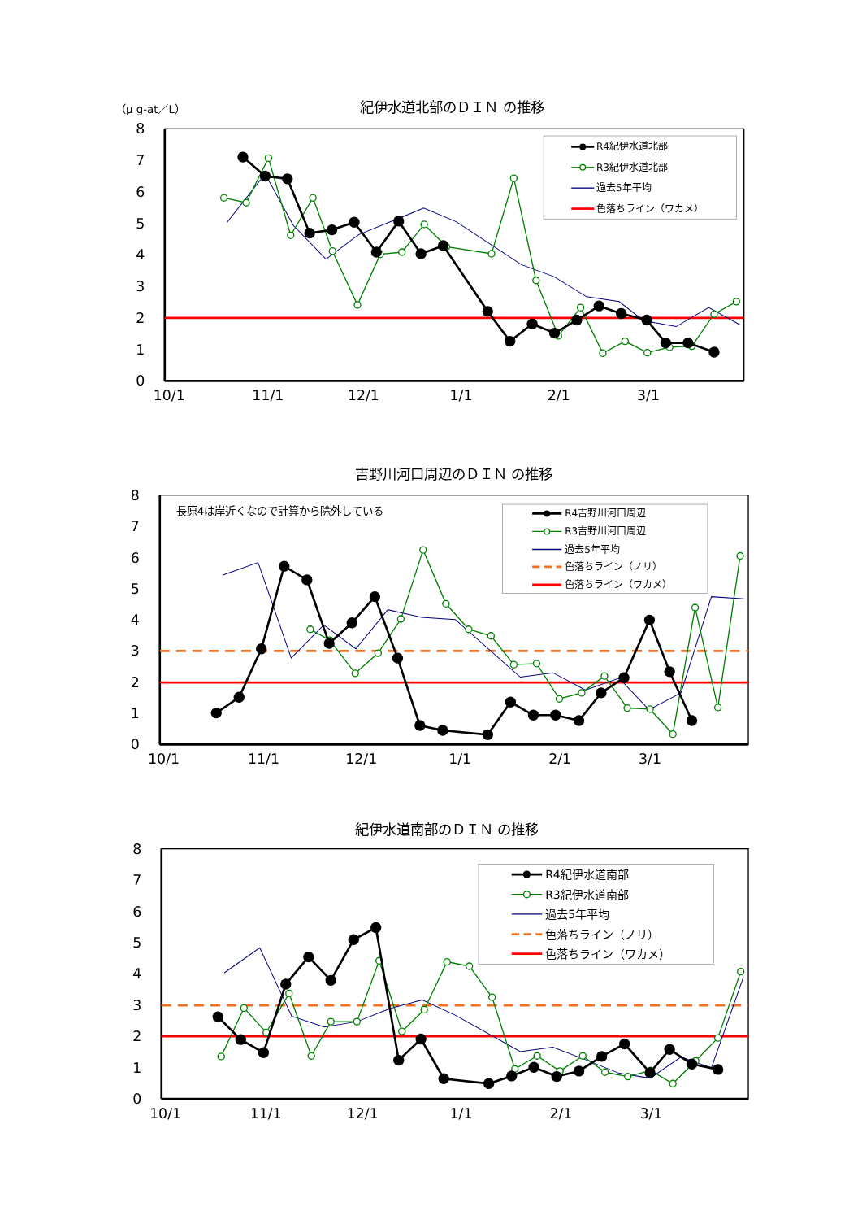（μ g-at／L）
紀伊水道北部のＤＩＮ の推移
8
7
6
5
4
3
2
1
0
10/1
11/1
12/1
1/1
2/1
3/1
R4紀伊水道北部
R3紀伊水道北部
過去5年平均
色落ちライン（ワカメ）
吉野川河口周辺のＤＩＮ の推移
8
7
6
5
4
3
2
1
0
10/1
11/1
12/1
1/1
2/1
3/1
長原4は岸近くなので計算から除外している
R4吉野川河口周辺
R3吉野川河口周辺
過去5年平均
色落ちライン（ノリ）
色落ちライン（ワカメ）
紀伊水道南部のＤＩＮ の推移
8
7
6
5
4
3
2
1
0
10/1
11/1
12/1
1/1
2/1
3/1
R4紀伊水道南部
R3紀伊水道南部
過去5年平均
色落ちライン（ノリ）
色落ちライン（ワカメ）